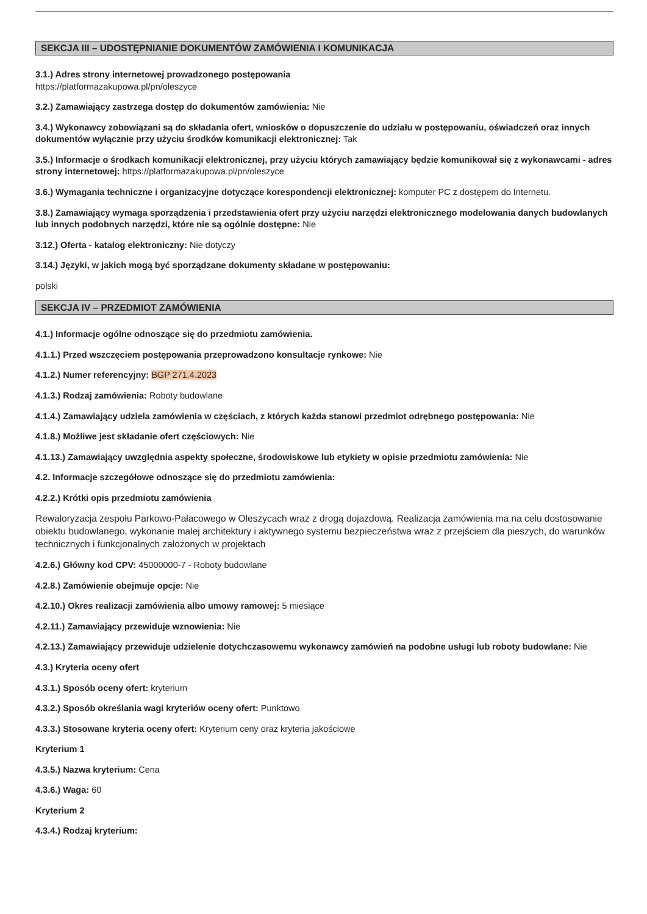SEKCJA III – UDOSTĘPNIANIE DOKUMENTÓW ZAMÓWIENIA I KOMUNIKACJA
3.1.) Adres strony internetowej prowadzonego postępowania
https://platformazakupowa.pl/pn/oleszyce
3.2.) Zamawiający zastrzega dostęp do dokumentów zamówienia: Nie
3.4.) Wykonawcy zobowiązani są do składania ofert, wniosków o dopuszczenie do udziału w postępowaniu, oświadczeń oraz innych dokumentów wyłącznie przy użyciu środków komunikacji elektronicznej: Tak
3.5.) Informacje o środkach komunikacji elektronicznej, przy użyciu których zamawiający będzie komunikował się z wykonawcami - adres strony internetowej: https://platformazakupowa.pl/pn/oleszyce
3.6.) Wymagania techniczne i organizacyjne dotyczące korespondencji elektronicznej: komputer PC z dostępem do Internetu.
3.8.) Zamawiający wymaga sporządzenia i przedstawienia ofert przy użyciu narzędzi elektronicznego modelowania danych budowlanych lub innych podobnych narzędzi, które nie są ogólnie dostępne: Nie
3.12.) Oferta - katalog elektroniczny: Nie dotyczy
3.14.) Języki, w jakich mogą być sporządzane dokumenty składane w postępowaniu:
polski
SEKCJA IV – PRZEDMIOT ZAMÓWIENIA
4.1.) Informacje ogólne odnoszące się do przedmiotu zamówienia.
4.1.1.) Przed wszczęciem postępowania przeprowadzono konsultacje rynkowe: Nie
4.1.2.) Numer referencyjny: BGP 271.4.2023
4.1.3.) Rodzaj zamówienia: Roboty budowlane
4.1.4.) Zamawiający udziela zamówienia w częściach, z których każda stanowi przedmiot odrębnego postępowania: Nie
4.1.8.) Możliwe jest składanie ofert częściowych: Nie
4.1.13.) Zamawiający uwzględnia aspekty społeczne, środowiskowe lub etykiety w opisie przedmiotu zamówienia: Nie
4.2. Informacje szczegółowe odnoszące się do przedmiotu zamówienia:
4.2.2.) Krótki opis przedmiotu zamówienia
Rewaloryzacja zespołu Parkowo-Pałacowego w Oleszycach wraz z drogą dojazdową. Realizacja zamówienia ma na celu dostosowanie obiektu budowlanego, wykonanie malej architektury i aktywnego systemu bezpieczeństwa wraz z przejściem dla pieszych, do warunków technicznych i funkcjonalnych założonych w projektach
4.2.6.) Główny kod CPV: 45000000-7 - Roboty budowlane
4.2.8.) Zamówienie obejmuje opcje: Nie
4.2.10.) Okres realizacji zamówienia albo umowy ramowej: 5 miesiące
4.2.11.) Zamawiający przewiduje wznowienia: Nie
4.2.13.) Zamawiający przewiduje udzielenie dotychczasowemu wykonawcy zamówień na podobne usługi lub roboty budowlane: Nie
4.3.) Kryteria oceny ofert
4.3.1.) Sposób oceny ofert: kryterium
4.3.2.) Sposób określania wagi kryteriów oceny ofert: Punktowo
4.3.3.) Stosowane kryteria oceny ofert: Kryterium ceny oraz kryteria jakościowe
Kryterium 1
4.3.5.) Nazwa kryterium: Cena
4.3.6.) Waga: 60
Kryterium 2
4.3.4.) Rodzaj kryterium: